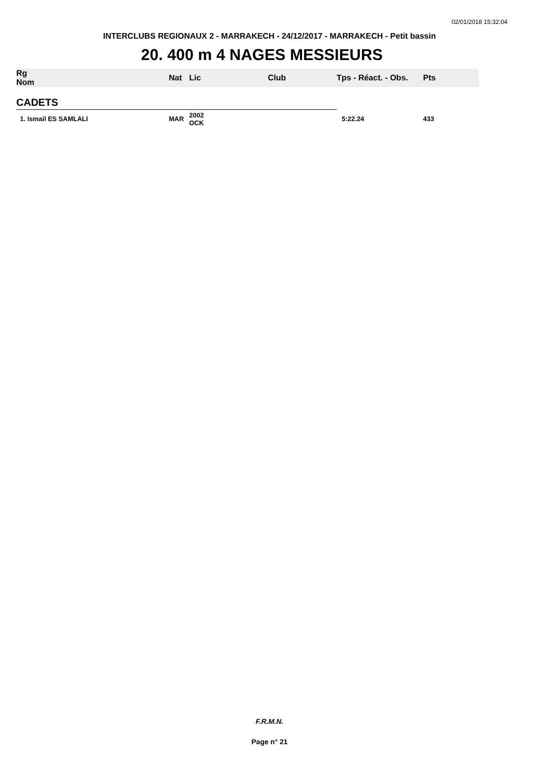02/01/2018 15:32:04
INTERCLUBS REGIONAUX 2 - MARRAKECH - 24/12/2017 - MARRAKECH - Petit bassin
20. 400 m 4 NAGES MESSIEURS
| Rg Nom | | Nat | Lic | Club | Tps - Réact. - Obs. | Pts |
| --- | --- | --- | --- | --- | --- | --- |
| CADETS | | | | | | |
| 1. Ismail ES SAMLALI | | MAR | 2002 OCK | | 5:22.24 | 433 |
F.R.M.N.
Page n° 21